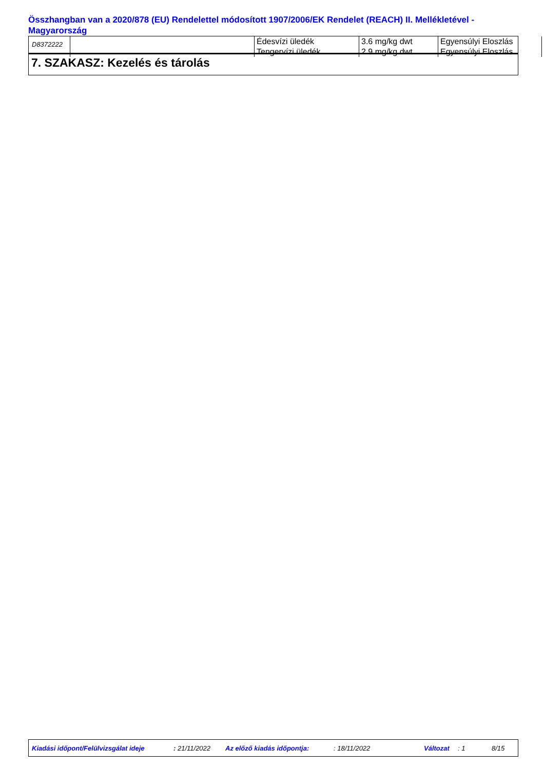Összhangban van a 2020/878 (EU) Rendelettel módosított 1907/2006/EK Rendelet (REACH) II. Mellékletével - Magyarország
D8372222
| | Édesvízi üledék Tengervízi üledék | 3.6 mg/kg dwt 2.9 mg/kg dwt | Egyensúlyi Eloszlás Egyensúlyi Eloszlás |
7. SZAKASZ: Kezelés és tárolás
Kiadási időpont/Felülvizsgálat ideje : 21/11/2022 Az előző kiadás időpontja: : 18/11/2022 Változat : 1 8/15